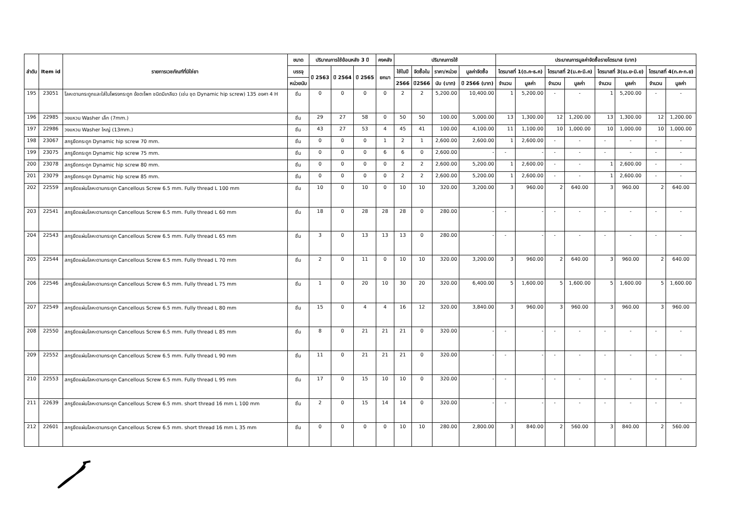| ลำดับ | Item id | รายการเวชภัณฑ์ที่มิใช่ยา | ขนาด | ปริมาณการใช้ย้อนหลัง 3 ปี | | | คงคลัง | ปริมาณการใช้ | | | | ประมาณการมูลค่าจัดซื้อรายไตรมาส (บาท) | | | | | | | |
| --- | --- | --- | --- | --- | --- | --- | --- | --- | --- | --- | --- | --- | --- | --- | --- | --- | --- | --- | --- |
| | | | บรรจุ | ปี 2563 | ปี 2564 | ปี 2565 | ยกมา | ใช้ในปี | จัดซื้อใน | ราคา/หน่วย | มูลค่าจัดซื้อ | ไตรมาสที่ 1(ต.ค-ธ.ค) | | ไตรมาสที่ 2(ม.ค-มี.ค) | | ไตรมาสที่ 3(เม.ย-มิ.ย) | | ไตรมาสที่ 4(ก.ค-ก.ย) | |
| | | | หน่วยนับ | | | | | 2566 | ปี2566 | นับ (บาท) | ปี 2566 (บาท) | จำนวน | มูลค่า | จำนวน | มูลค่า | จำนวน | มูลค่า | จำนวน | มูลค่า |
| 195 | 23051 | โลหะดามกระดูกและใส่ในโพรงกระดูก ข้อตะโพก ชนิดมีเกลียว (เช่น ชุด Dynamic hip screw) 135 องศา 4 H | ชิ้น | 0 | 0 | 0 | 0 | 2 | 2 | 5,200.00 | 10,400.00 | 1 | 5,200.00 | - | - | 1 | 5,200.00 | - | - |
| 196 | 22985 | วงแหวน Washer เล็ก (7mm.) | ชิ้น | 29 | 27 | 58 | 0 | 50 | 50 | 100.00 | 5,000.00 | 13 | 1,300.00 | 12 | 1,200.00 | 13 | 1,300.00 | 12 | 1,200.00 |
| 197 | 22986 | วงแหวน Washer ใหญ่ (13mm.) | ชิ้น | 43 | 27 | 53 | 4 | 45 | 41 | 100.00 | 4,100.00 | 11 | 1,100.00 | 10 | 1,000.00 | 10 | 1,000.00 | 10 | 1,000.00 |
| 198 | 23067 | สกรูยึดกระดูก Dynamic hip screw 70 mm. | ชิ้น | 0 | 0 | 0 | 1 | 2 | 1 | 2,600.00 | 2,600.00 | 1 | 2,600.00 | - | - | - | - | - | - |
| 199 | 23075 | สกรูยึดกระดูก Dynamic hip screw 75 mm. | ชิ้น | 0 | 0 | 0 | 6 | 6 | 0 | 2,600.00 | - | - | - | - | - | - | - | - | - |
| 200 | 23078 | สกรูยึดกระดูก Dynamic hip screw 80 mm. | ชิ้น | 0 | 0 | 0 | 0 | 2 | 2 | 2,600.00 | 5,200.00 | 1 | 2,600.00 | - | - | 1 | 2,600.00 | - | - |
| 201 | 23079 | สกรูยึดกระดูก Dynamic hip screw 85 mm. | ชิ้น | 0 | 0 | 0 | 0 | 2 | 2 | 2,600.00 | 5,200.00 | 1 | 2,600.00 | - | - | 1 | 2,600.00 | - | - |
| 202 | 22559 | สกรูยึดแผ่นโลหะดามกระดูก Cancellous Screw 6.5 mm. Fully thread L 100 mm | ชิ้น | 10 | 0 | 10 | 0 | 10 | 10 | 320.00 | 3,200.00 | 3 | 960.00 | 2 | 640.00 | 3 | 960.00 | 2 | 640.00 |
| 203 | 22541 | สกรูยึดแผ่นโลหะดามกระดูก Cancellous Screw 6.5 mm. Fully thread L 60 mm | ชิ้น | 18 | 0 | 28 | 28 | 28 | 0 | 280.00 | - | - | - | - | - | - | - | - | - |
| 204 | 22543 | สกรูยึดแผ่นโลหะดามกระดูก Cancellous Screw 6.5 mm. Fully thread L 65 mm | ชิ้น | 3 | 0 | 13 | 13 | 13 | 0 | 280.00 | - | - | - | - | - | - | - | - | - |
| 205 | 22544 | สกรูยึดแผ่นโลหะดามกระดูก Cancellous Screw 6.5 mm. Fully thread L 70 mm | ชิ้น | 2 | 0 | 11 | 0 | 10 | 10 | 320.00 | 3,200.00 | 3 | 960.00 | 2 | 640.00 | 3 | 960.00 | 2 | 640.00 |
| 206 | 22546 | สกรูยึดแผ่นโลหะดามกระดูก Cancellous Screw 6.5 mm. Fully thread L 75 mm | ชิ้น | 1 | 0 | 20 | 10 | 30 | 20 | 320.00 | 6,400.00 | 5 | 1,600.00 | 5 | 1,600.00 | 5 | 1,600.00 | 5 | 1,600.00 |
| 207 | 22549 | สกรูยึดแผ่นโลหะดามกระดูก Cancellous Screw 6.5 mm. Fully thread L 80 mm | ชิ้น | 15 | 0 | 4 | 4 | 16 | 12 | 320.00 | 3,840.00 | 3 | 960.00 | 3 | 960.00 | 3 | 960.00 | 3 | 960.00 |
| 208 | 22550 | สกรูยึดแผ่นโลหะดามกระดูก Cancellous Screw 6.5 mm. Fully thread L 85 mm | ชิ้น | 8 | 0 | 21 | 21 | 21 | 0 | 320.00 | - | - | - | - | - | - | - | - | - |
| 209 | 22552 | สกรูยึดแผ่นโลหะดามกระดูก Cancellous Screw 6.5 mm. Fully thread L 90 mm | ชิ้น | 11 | 0 | 21 | 21 | 21 | 0 | 320.00 | - | - | - | - | - | - | - | - | - |
| 210 | 22553 | สกรูยึดแผ่นโลหะดามกระดูก Cancellous Screw 6.5 mm. Fully thread L 95 mm | ชิ้น | 17 | 0 | 15 | 10 | 10 | 0 | 320.00 | - | - | - | - | - | - | - | - | - |
| 211 | 22639 | สกรูยึดแผ่นโลหะดามกระดูก Cancellous Screw 6.5 mm. short thread 16 mm L 100 mm | ชิ้น | 2 | 0 | 15 | 14 | 14 | 0 | 320.00 | - | - | - | - | - | - | - | - | - |
| 212 | 22601 | สกรูยึดแผ่นโลหะดามกระดูก Cancellous Screw 6.5 mm. short thread 16 mm L 35 mm | ชิ้น | 0 | 0 | 0 | 0 | 10 | 10 | 280.00 | 2,800.00 | 3 | 840.00 | 2 | 560.00 | 3 | 840.00 | 2 | 560.00 |